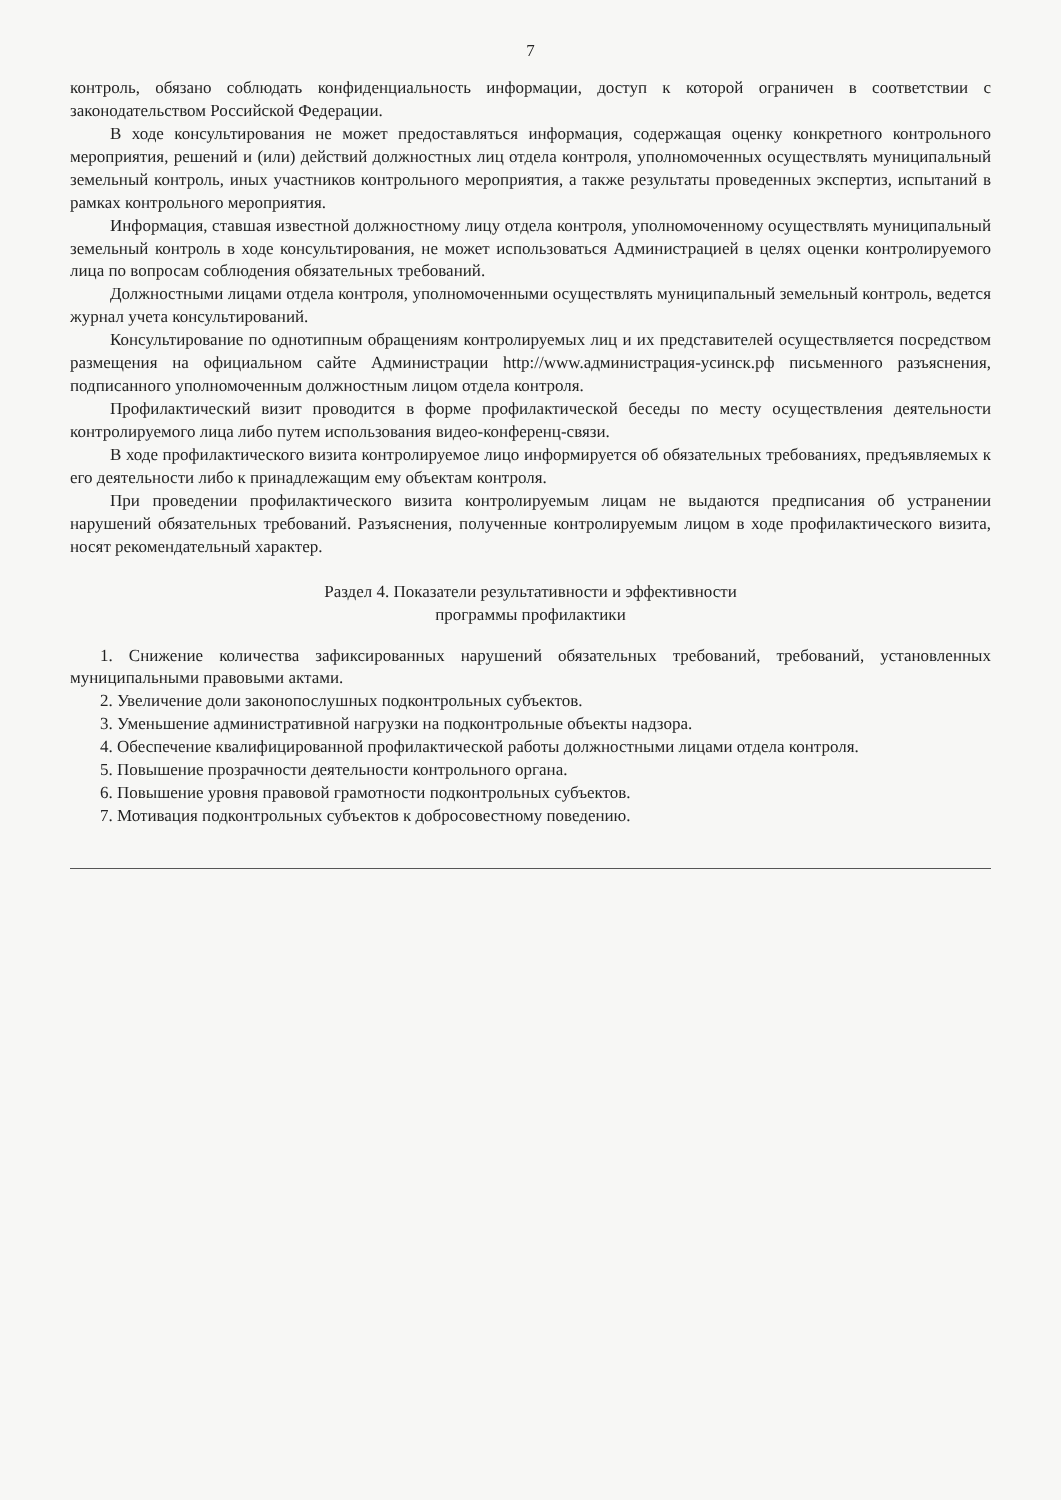7
контроль, обязано соблюдать конфиденциальность информации, доступ к которой ограничен в соответствии с законодательством Российской Федерации.
В ходе консультирования не может предоставляться информация, содержащая оценку конкретного контрольного мероприятия, решений и (или) действий должностных лиц отдела контроля, уполномоченных осуществлять муниципальный земельный контроль, иных участников контрольного мероприятия, а также результаты проведенных экспертиз, испытаний в рамках контрольного мероприятия.
Информация, ставшая известной должностному лицу отдела контроля, уполномоченному осуществлять муниципальный земельный контроль в ходе консультирования, не может использоваться Администрацией в целях оценки контролируемого лица по вопросам соблюдения обязательных требований.
Должностными лицами отдела контроля, уполномоченными осуществлять муниципальный земельный контроль, ведется журнал учета консультирований.
Консультирование по однотипным обращениям контролируемых лиц и их представителей осуществляется посредством размещения на официальном сайте Администрации http://www.администрация-усинск.рф письменного разъяснения, подписанного уполномоченным должностным лицом отдела контроля.
Профилактический визит проводится в форме профилактической беседы по месту осуществления деятельности контролируемого лица либо путем использования видео-конференц-связи.
В ходе профилактического визита контролируемое лицо информируется об обязательных требованиях, предъявляемых к его деятельности либо к принадлежащим ему объектам контроля.
При проведении профилактического визита контролируемым лицам не выдаются предписания об устранении нарушений обязательных требований. Разъяснения, полученные контролируемым лицом в ходе профилактического визита, носят рекомендательный характер.
Раздел 4. Показатели результативности и эффективности
программы профилактики
1. Снижение количества зафиксированных нарушений обязательных требований, требований, установленных муниципальными правовыми актами.
2. Увеличение доли законопослушных подконтрольных субъектов.
3. Уменьшение административной нагрузки на подконтрольные объекты надзора.
4. Обеспечение квалифицированной профилактической работы должностными лицами отдела контроля.
5. Повышение прозрачности деятельности контрольного органа.
6. Повышение уровня правовой грамотности подконтрольных субъектов.
7. Мотивация подконтрольных субъектов к добросовестному поведению.